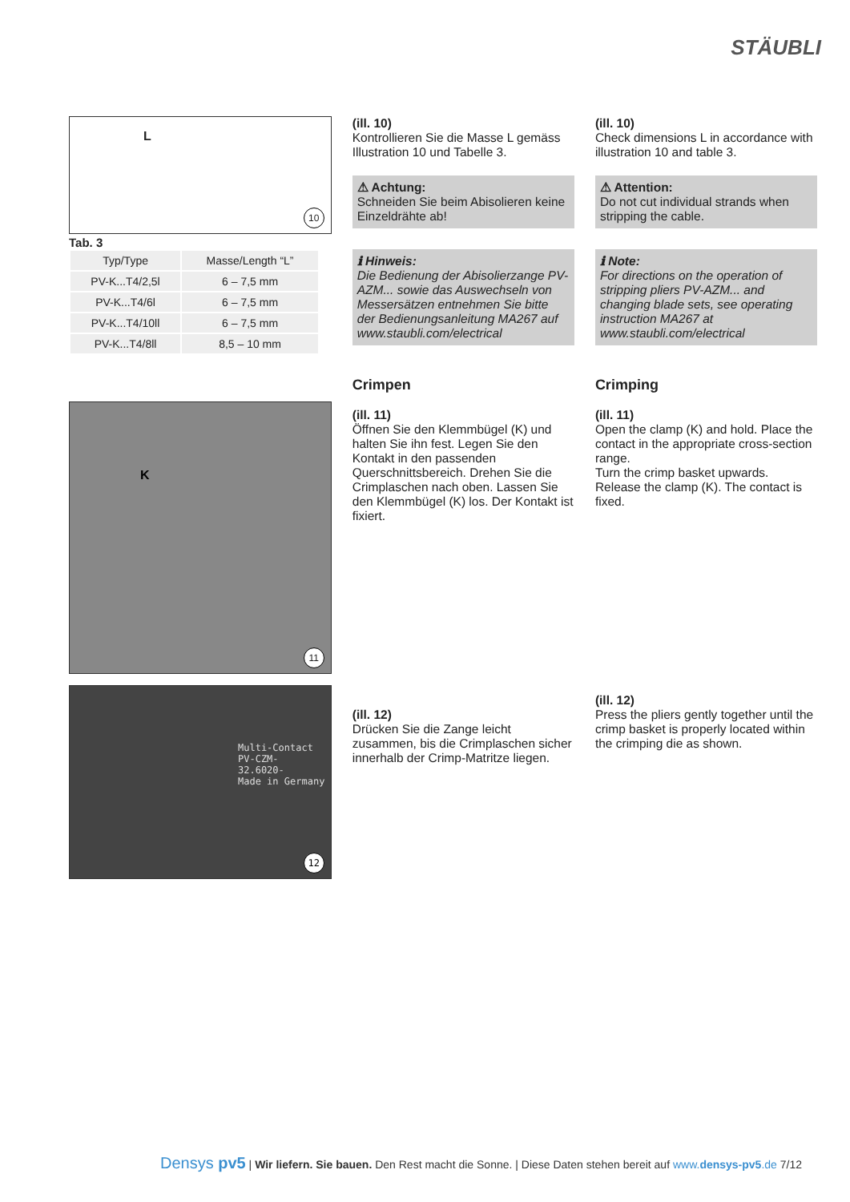STÄUBLI
L
10
Tab. 3
| Typ/Type | Masse/Length “L” |
| --- | --- |
| PV-K...T4/2,5l | 6 – 7,5 mm |
| PV-K...T4/6l | 6 – 7,5 mm |
| PV-K...T4/10ll | 6 – 7,5 mm |
| PV-K...T4/8ll | 8,5 – 10 mm |
K
11
Multi-Contact
PV-CZM-
32.6020-
Made in Germany
12
(ill. 10)
Kontrollieren Sie die Masse L gemäss Illustration 10 und Tabelle 3.
⚠ Achtung:
Schneiden Sie beim Abisolieren keine Einzeldrähte ab!
ℹ Hinweis:
Die Bedienung der Abisolierzange PV-AZM... sowie das Auswechseln von Messersätzen entnehmen Sie bitte der Bedienungsanleitung MA267 auf www.staubli.com/electrical
Crimpen
(ill. 11)
Öffnen Sie den Klemmbügel (K) und halten Sie ihn fest. Legen Sie den Kontakt in den passenden Querschnittsbereich. Drehen Sie die Crimplaschen nach oben. Lassen Sie den Klemmbügel (K) los. Der Kontakt ist fixiert.
(ill. 12)
Drücken Sie die Zange leicht zusammen, bis die Crimplaschen sicher innerhalb der Crimp-Matritze liegen.
(ill. 10)
Check dimensions L in accordance with illustration 10 and table 3.
⚠ Attention:
Do not cut individual strands when stripping the cable.
ℹ Note:
For directions on the operation of stripping pliers PV-AZM... and changing blade sets, see operating instruction MA267 at www.staubli.com/electrical
Crimping
(ill. 11)
Open the clamp (K) and hold. Place the contact in the appropriate cross-section range.
Turn the crimp basket upwards.
Release the clamp (K). The contact is fixed.
(ill. 12)
Press the pliers gently together until the crimp basket is properly located within the crimping die as shown.
Densys pv5 | Wir liefern. Sie bauen. Den Rest macht die Sonne. | Diese Daten stehen bereit auf www.densys-pv5.de 7/12